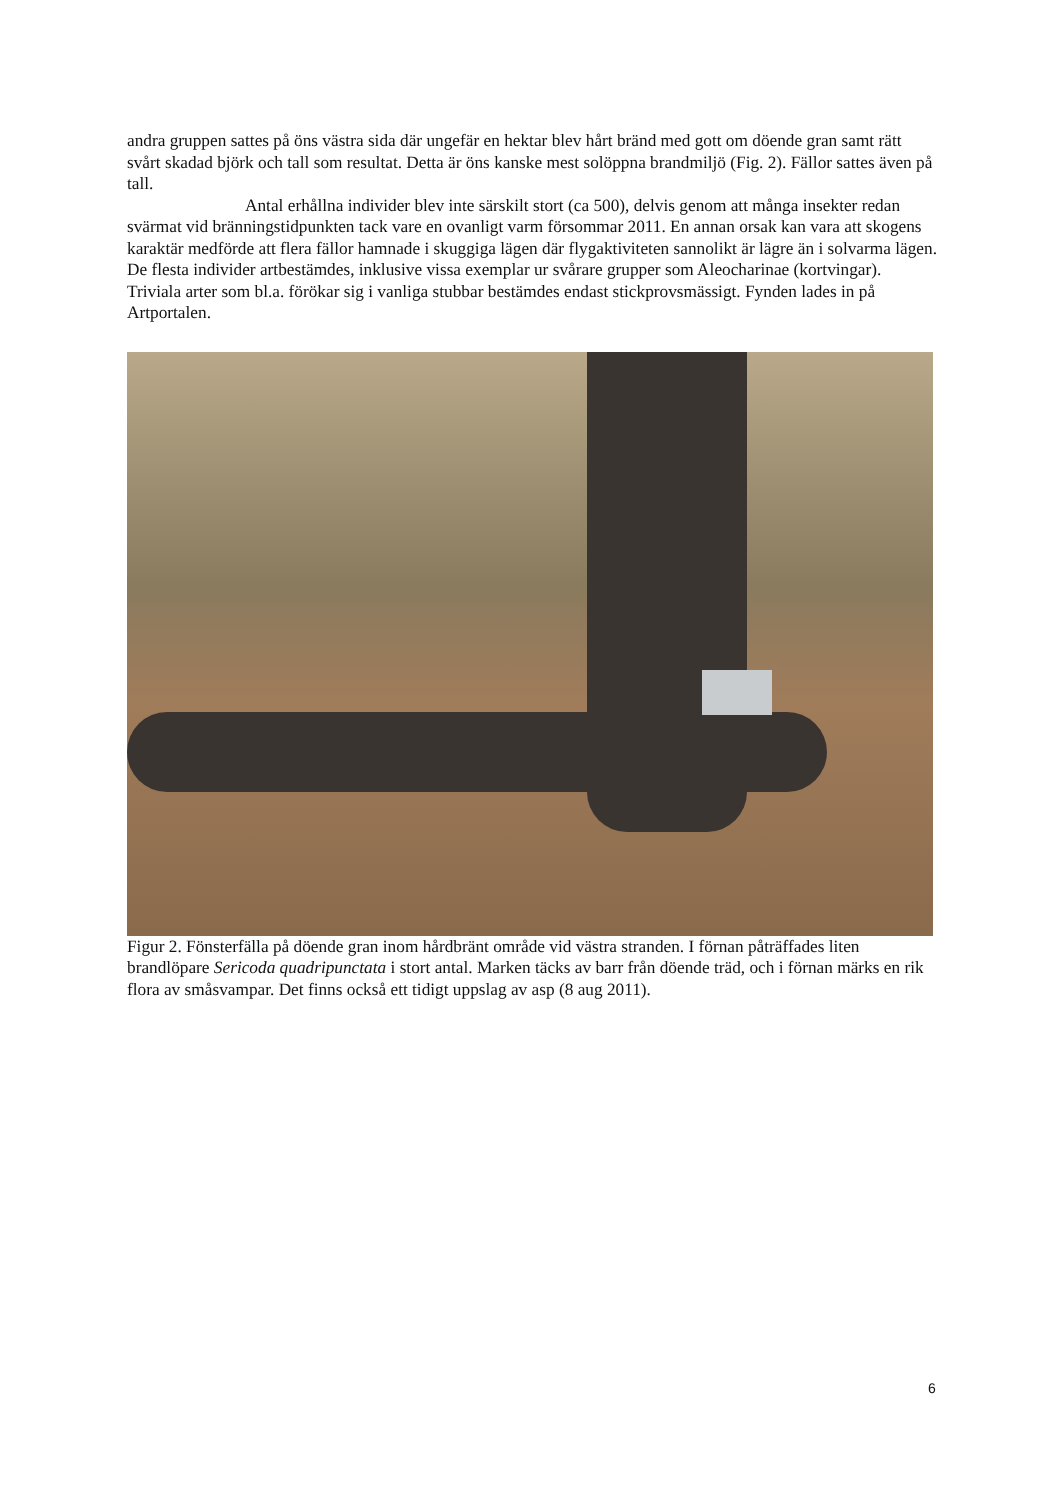andra gruppen sattes på öns västra sida där ungefär en hektar blev hårt bränd med gott om döende gran samt rätt svårt skadad björk och tall som resultat. Detta är öns kanske mest solöppna brandmiljö (Fig. 2). Fällor sattes även på tall.
Antal erhållna individer blev inte särskilt stort (ca 500), delvis genom att många insekter redan svärmat vid bränningstidpunkten tack vare en ovanligt varm försommar 2011. En annan orsak kan vara att skogens karaktär medförde att flera fällor hamnade i skuggiga lägen där flygaktiviteten sannolikt är lägre än i solvarma lägen. De flesta individer artbestämdes, inklusive vissa exemplar ur svårare grupper som Aleocharinae (kortvingar). Triviala arter som bl.a. förökar sig i vanliga stubbar bestämdes endast stickprovsmässigt. Fynden lades in på Artportalen.
Figur 2. Fönsterfälla på döende gran inom hårdbränt område vid västra stranden. I förnan påträffades liten brandlöpare Sericoda quadripunctata i stort antal. Marken täcks av barr från döende träd, och i förnan märks en rik flora av småsvampar. Det finns också ett tidigt uppslag av asp (8 aug 2011).
6